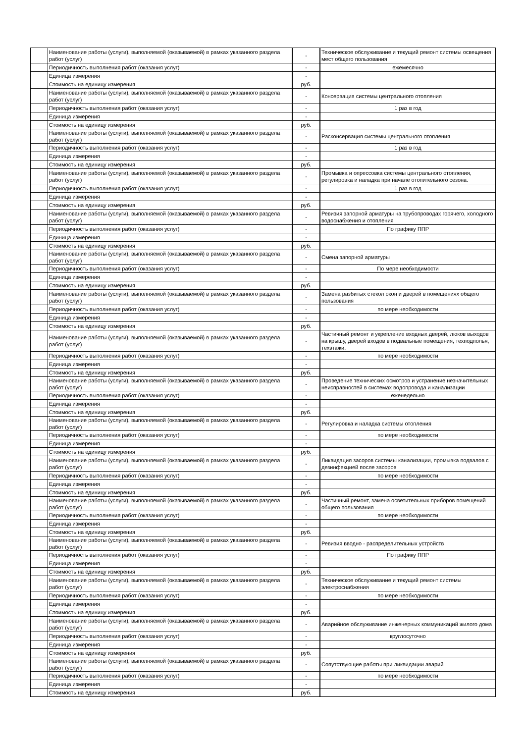| | Наименование работы (услуги), выполняемой (оказываемой) в рамках указанного раздела работ (услуг) | - | Техническое обслуживание и текущий ремонт системы освещения мест общего пользования |
| | Периодичность выполнения работ (оказания услуг) | - | ежемесячно |
| | Единица измерения | - | |
| | Стоимость на единицу измерения | руб. | |
| | Наименование работы (услуги), выполняемой (оказываемой) в рамках указанного раздела работ (услуг) | - | Консервация системы центрального отопления |
| | Периодичность выполнения работ (оказания услуг) | - | 1 раз в год |
| | Единица измерения | - | |
| | Стоимость на единицу измерения | руб. | |
| | Наименование работы (услуги), выполняемой (оказываемой) в рамках указанного раздела работ (услуг) | - | Расконсервация системы центрального отопления |
| | Периодичность выполнения работ (оказания услуг) | - | 1 раз в год |
| | Единица измерения | - | |
| | Стоимость на единицу измерения | руб. | |
| | Наименование работы (услуги), выполняемой (оказываемой) в рамках указанного раздела работ (услуг) | - | Промывка и опрессовка системы центрального отопления, регулировка и наладка при начале отопительного сезона. |
| | Периодичность выполнения работ (оказания услуг) | - | 1 раз в год |
| | Единица измерения | - | |
| | Стоимость на единицу измерения | руб. | |
| | Наименование работы (услуги), выполняемой (оказываемой) в рамках указанного раздела работ (услуг) | - | Ревизия запорной арматуры на трубопроводах горячего, холодного водоснабжения и отопления |
| | Периодичность выполнения работ (оказания услуг) | - | По графику ППР |
| | Единица измерения | - | |
| | Стоимость на единицу измерения | руб. | |
| | Наименование работы (услуги), выполняемой (оказываемой) в рамках указанного раздела работ (услуг) | - | Смена запорной арматуры |
| | Периодичность выполнения работ (оказания услуг) | - | По мере необходимости |
| | Единица измерения | - | |
| | Стоимость на единицу измерения | руб. | |
| | Наименование работы (услуги), выполняемой (оказываемой) в рамках указанного раздела работ (услуг) | - | Замена разбитых стекол окон и дверей в помещениях общего пользования |
| | Периодичность выполнения работ (оказания услуг) | - | по мере необходимости |
| | Единица измерения | - | |
| | Стоимость на единицу измерения | руб. | |
| | Наименование работы (услуги), выполняемой (оказываемой) в рамках указанного раздела работ (услуг) | - | Частичный ремонт и укрепление входных дверей, люков выходов на крышу, дверей входов в подвальные помещения, техподполья, техэтажи. |
| | Периодичность выполнения работ (оказания услуг) | - | по мере необходимости |
| | Единица измерения | - | |
| | Стоимость на единицу измерения | руб. | |
| | Наименование работы (услуги), выполняемой (оказываемой) в рамках указанного раздела работ (услуг) | - | Проведение технических осмотров и устранение незначительных неисправностей в системах водопровода и канализации |
| | Периодичность выполнения работ (оказания услуг) | - | еженедельно |
| | Единица измерения | - | |
| | Стоимость на единицу измерения | руб. | |
| | Наименование работы (услуги), выполняемой (оказываемой) в рамках указанного раздела работ (услуг) | - | Регулировка и наладка системы отопления |
| | Периодичность выполнения работ (оказания услуг) | - | по мере необходимости |
| | Единица измерения | - | |
| | Стоимость на единицу измерения | руб. | |
| | Наименование работы (услуги), выполняемой (оказываемой) в рамках указанного раздела работ (услуг) | - | Ликвидация засоров системы канализации, промывка подвалов с дезинфекцией после засоров |
| | Периодичность выполнения работ (оказания услуг) | - | по мере необходимости |
| | Единица измерения | - | |
| | Стоимость на единицу измерения | руб. | |
| | Наименование работы (услуги), выполняемой (оказываемой) в рамках указанного раздела работ (услуг) | - | Частичный ремонт, замена осветительных приборов помещений общего пользования |
| | Периодичность выполнения работ (оказания услуг) | - | по мере необходимости |
| | Единица измерения | - | |
| | Стоимость на единицу измерения | руб. | |
| | Наименование работы (услуги), выполняемой (оказываемой) в рамках указанного раздела работ (услуг) | - | Ревизия вводно - распределительных устройств |
| | Периодичность выполнения работ (оказания услуг) | - | По графику ППР |
| | Единица измерения | - | |
| | Стоимость на единицу измерения | руб. | |
| | Наименование работы (услуги), выполняемой (оказываемой) в рамках указанного раздела работ (услуг) | - | Техническое обслуживание и текущий ремонт системы электроснабжения |
| | Периодичность выполнения работ (оказания услуг) | - | по мере необходимости |
| | Единица измерения | - | |
| | Стоимость на единицу измерения | руб. | |
| | Наименование работы (услуги), выполняемой (оказываемой) в рамках указанного раздела работ (услуг) | - | Аварийное обслуживание инженерных коммуникаций жилого дома |
| | Периодичность выполнения работ (оказания услуг) | - | круглосуточно |
| | Единица измерения | - | |
| | Стоимость на единицу измерения | руб. | |
| | Наименование работы (услуги), выполняемой (оказываемой) в рамках указанного раздела работ (услуг) | - | Сопутствующие работы при ликвидации аварий |
| | Периодичность выполнения работ (оказания услуг) | - | по мере необходимости |
| | Единица измерения | - | |
| | Стоимость на единицу измерения | руб. | |